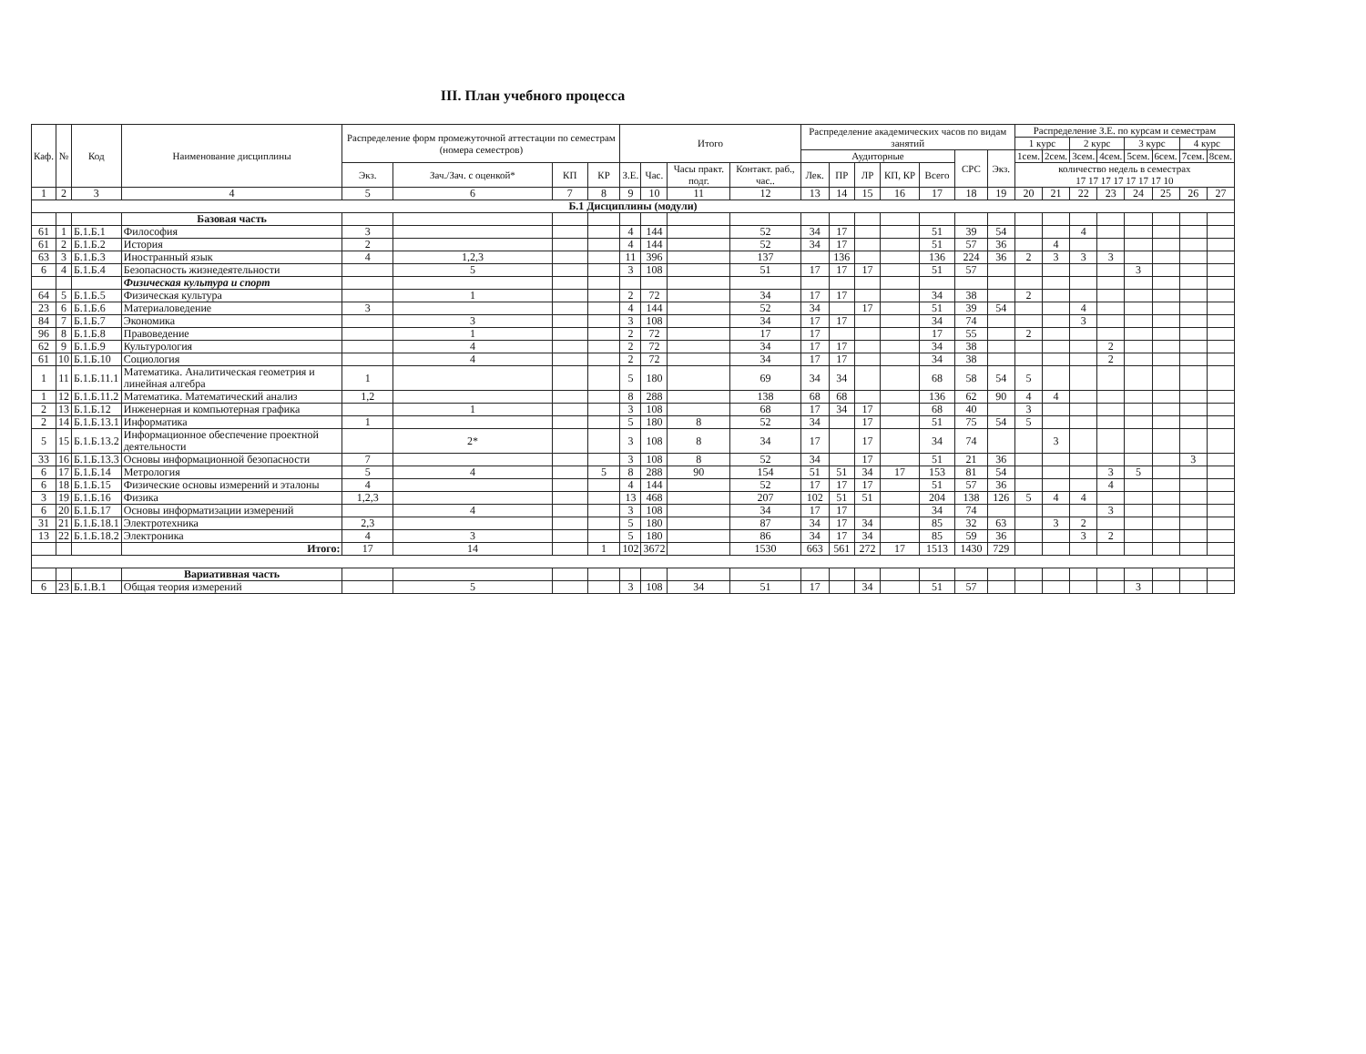III. План учебного процесса
| Каф. | № | Код | Наименование дисциплины | Распределение форм промежуточной аттестации по семестрам (номера семестров) | | | | Итого | | | | Распределение академических часов по видам занятий | | | | | | | Распределение З.Е. по курсам и семестрам | | | | | | | |
| --- | --- | --- | --- | --- | --- | --- | --- | --- | --- | --- | --- | --- | --- | --- | --- | --- | --- | --- | --- | --- | --- | --- | --- | --- | --- | --- |
| | | | | | | | | | | | | | | | | | | | 1 курс | | 2 курс | | 3 курс | | 4 курс | |
| | | | | | | | | | | | | Аудиторные | | | | | СРС | Экз. | 1сем. | 2сем. | 3сем. | 4сем. | 5сем. | 6сем. | 7сем. | 8сем. |
| | | | | Экз. | Зач./Зач. с оценкой* | КП | КР | З.Е. | Час. | Часы практ. подг. | Контакт. раб., час.. | Лек. | ПР | ЛР | КП, КР | Всего | | | количество недель в семестрах 17 17 17 17 17 17 17 10 | | | | | | | |
| 1 | 2 | 3 | 4 | 5 | 6 | 7 | 8 | 9 | 10 | 11 | 12 | 13 | 14 | 15 | 16 | 17 | 18 | 19 | 20 | 21 | 22 | 23 | 24 | 25 | 26 | 27 |
| Б.1 Дисциплины (модули) | | | | | | | | | | | | | | | | | | | | | | | | | | |
| | | | Базовая часть | | | | | | | | | | | | | | | | | | | | | | | |
| 61 | 1 | Б.1.Б.1 | Философия | 3 | | | | 4 | 144 | | 52 | 34 | 17 | | | 51 | 39 | 54 | | | 4 | | | | | |
| 61 | 2 | Б.1.Б.2 | История | 2 | | | | 4 | 144 | | 52 | 34 | 17 | | | 51 | 57 | 36 | | 4 | | | | | | |
| 63 | 3 | Б.1.Б.3 | Иностранный язык | 4 | 1,2,3 | | | 11 | 396 | | 137 | | 136 | | | 136 | 224 | 36 | 2 | 3 | 3 | 3 | | | | |
| 6 | 4 | Б.1.Б.4 | Безопасность жизнедеятельности | | 5 | | | 3 | 108 | | 51 | 17 | 17 | 17 | | 51 | 57 | | | | | | 3 | | | |
| | | | Физическая культура и спорт | | | | | | | | | | | | | | | | | | | | | | | |
| 64 | 5 | Б.1.Б.5 | Физическая культура | | 1 | | | 2 | 72 | | 34 | 17 | 17 | | | 34 | 38 | | 2 | | | | | | | |
| 23 | 6 | Б.1.Б.6 | Материаловедение | 3 | | | | 4 | 144 | | 52 | 34 | | 17 | | 51 | 39 | 54 | | | 4 | | | | | |
| 84 | 7 | Б.1.Б.7 | Экономика | | 3 | | | 3 | 108 | | 34 | 17 | 17 | | | 34 | 74 | | | | 3 | | | | | |
| 96 | 8 | Б.1.Б.8 | Правоведение | | 1 | | | 2 | 72 | | 17 | 17 | | | | 17 | 55 | | 2 | | | | | | | |
| 62 | 9 | Б.1.Б.9 | Культурология | | 4 | | | 2 | 72 | | 34 | 17 | 17 | | | 34 | 38 | | | | | 2 | | | | |
| 61 | 10 | Б.1.Б.10 | Социология | | 4 | | | 2 | 72 | | 34 | 17 | 17 | | | 34 | 38 | | | | | 2 | | | | |
| 1 | 11 | Б.1.Б.11.1 | Математика. Аналитическая геометрия и линейная алгебра | 1 | | | | 5 | 180 | | 69 | 34 | 34 | | | 68 | 58 | 54 | 5 | | | | | | | |
| 1 | 12 | Б.1.Б.11.2 | Математика. Математический анализ | 1,2 | | | | 8 | 288 | | 138 | 68 | 68 | | | 136 | 62 | 90 | 4 | 4 | | | | | | |
| 2 | 13 | Б.1.Б.12 | Инженерная и компьютерная графика | | 1 | | | 3 | 108 | | 68 | 17 | 34 | 17 | | 68 | 40 | | 3 | | | | | | | |
| 2 | 14 | Б.1.Б.13.1 | Информатика | 1 | | | | 5 | 180 | 8 | 52 | 34 | | 17 | | 51 | 75 | 54 | 5 | | | | | | | |
| 5 | 15 | Б.1.Б.13.2 | Информационное обеспечение проектной деятельности | | 2* | | | 3 | 108 | 8 | 34 | 17 | | 17 | | 34 | 74 | | | 3 | | | | | | |
| 33 | 16 | Б.1.Б.13.3 | Основы информационной безопасности | 7 | | | | 3 | 108 | 8 | 52 | 34 | | 17 | | 51 | 21 | 36 | | | | | | | 3 | |
| 6 | 17 | Б.1.Б.14 | Метрология | 5 | 4 | | 5 | 8 | 288 | 90 | 154 | 51 | 51 | 34 | 17 | 153 | 81 | 54 | | | | 3 | 5 | | | |
| 6 | 18 | Б.1.Б.15 | Физические основы измерений и эталоны | 4 | | | | 4 | 144 | | 52 | 17 | 17 | 17 | | 51 | 57 | 36 | | | | 4 | | | | |
| 3 | 19 | Б.1.Б.16 | Физика | 1,2,3 | | | | 13 | 468 | | 207 | 102 | 51 | 51 | | 204 | 138 | 126 | 5 | 4 | 4 | | | | | |
| 6 | 20 | Б.1.Б.17 | Основы информатизации измерений | | 4 | | | 3 | 108 | | 34 | 17 | 17 | | | 34 | 74 | | | | | 3 | | | | |
| 31 | 21 | Б.1.Б.18.1 | Электротехника | 2,3 | | | | 5 | 180 | | 87 | 34 | 17 | 34 | | 85 | 32 | 63 | | 3 | 2 | | | | | |
| 13 | 22 | Б.1.Б.18.2 | Электроника | 4 | 3 | | | 5 | 180 | | 86 | 34 | 17 | 34 | | 85 | 59 | 36 | | | 3 | 2 | | | | |
| | | | Итого: | 17 | 14 | | 1 | 102 | 3672 | | 1530 | 663 | 561 | 272 | 17 | 1513 | 1430 | 729 | | | | | | | | |
| | | | Вариативная часть | | | | | | | | | | | | | | | | | | | | | | | |
| 6 | 23 | Б.1.В.1 | Общая теория измерений | | 5 | | | 3 | 108 | 34 | 51 | 17 | | 34 | | 51 | 57 | | | | | | 3 | | | |